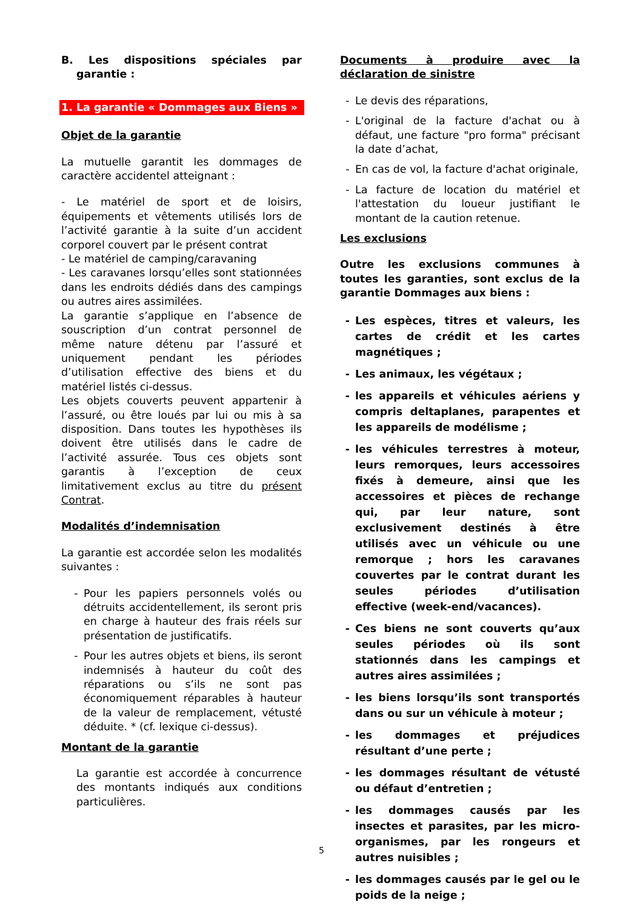B. Les dispositions spéciales par garantie :
1. La garantie « Dommages aux Biens »
Objet de la garantie
La mutuelle garantit les dommages de caractère accidentel atteignant :
- Le matériel de sport et de loisirs, équipements et vêtements utilisés lors de l’activité garantie à la suite d’un accident corporel couvert par le présent contrat
- Le matériel de camping/caravaning
- Les caravanes lorsqu’elles sont stationnées dans les endroits dédiés dans des campings ou autres aires assimilées.
La garantie s’applique en l’absence de souscription d’un contrat personnel de même nature détenu par l’assuré et uniquement pendant les périodes d’utilisation effective des biens et du matériel listés ci-dessus.
Les objets couverts peuvent appartenir à l’assuré, ou être loués par lui ou mis à sa disposition. Dans toutes les hypothèses ils doivent être utilisés dans le cadre de l’activité assurée. Tous ces objets sont garantis à l’exception de ceux limitativement exclus au titre du présent Contrat.
Modalités d’indemnisation
La garantie est accordée selon les modalités suivantes :
- Pour les papiers personnels volés ou détruits accidentellement, ils seront pris en charge à hauteur des frais réels sur présentation de justificatifs.
- Pour les autres objets et biens, ils seront indemnisés à hauteur du coût des réparations ou s’ils ne sont pas économiquement réparables à hauteur de la valeur de remplacement, vétusté déduite. * (cf. lexique ci-dessus).
Montant de la garantie
La garantie est accordée à concurrence des montants indiqués aux conditions particulières.
Documents à produire avec la déclaration de sinistre
- Le devis des réparations,
- L'original de la facture d'achat ou à défaut, une facture "pro forma" précisant la date d’achat,
- En cas de vol, la facture d'achat originale,
- La facture de location du matériel et l'attestation du loueur justifiant le montant de la caution retenue.
Les exclusions
Outre les exclusions communes à toutes les garanties, sont exclus de la garantie Dommages aux biens :
- Les espèces, titres et valeurs, les cartes de crédit et les cartes magnétiques ;
- Les animaux, les végétaux ;
- les appareils et véhicules aériens y compris deltaplanes, parapentes et les appareils de modélisme ;
- les véhicules terrestres à moteur, leurs remorques, leurs accessoires fixés à demeure, ainsi que les accessoires et pièces de rechange qui, par leur nature, sont exclusivement destinés à être utilisés avec un véhicule ou une remorque ; hors les caravanes couvertes par le contrat durant les seules périodes d’utilisation effective (week-end/vacances).
- Ces biens ne sont couverts qu’aux seules périodes où ils sont stationnés dans les campings et autres aires assimilées ;
- les biens lorsqu’ils sont transportés dans ou sur un véhicule à moteur ;
- les dommages et préjudices résultant d’une perte ;
- les dommages résultant de vétusté ou défaut d’entretien ;
- les dommages causés par les insectes et parasites, par les micro-organismes, par les rongeurs et autres nuisibles ;
- les dommages causés par le gel ou le poids de la neige ;
5